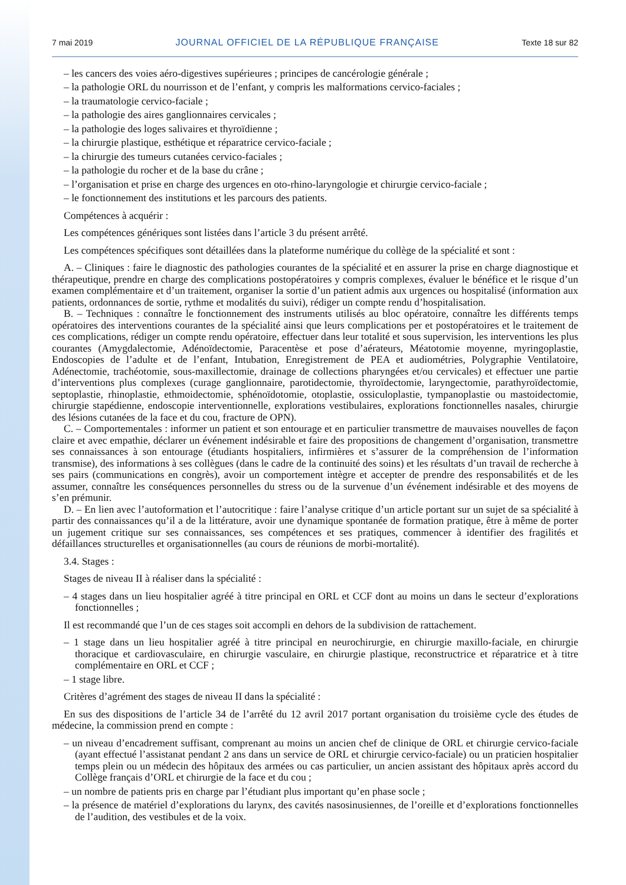7 mai 2019 JOURNAL OFFICIEL DE LA RÉPUBLIQUE FRANÇAISE Texte 18 sur 82
– les cancers des voies aéro-digestives supérieures ; principes de cancérologie générale ;
– la pathologie ORL du nourrisson et de l’enfant, y compris les malformations cervico-faciales ;
– la traumatologie cervico-faciale ;
– la pathologie des aires ganglionnaires cervicales ;
– la pathologie des loges salivaires et thyroïdienne ;
– la chirurgie plastique, esthétique et réparatrice cervico-faciale ;
– la chirurgie des tumeurs cutanées cervico-faciales ;
– la pathologie du rocher et de la base du crâne ;
– l’organisation et prise en charge des urgences en oto-rhino-laryngologie et chirurgie cervico-faciale ;
– le fonctionnement des institutions et les parcours des patients.
Compétences à acquérir :
Les compétences génériques sont listées dans l’article 3 du présent arrêté.
Les compétences spécifiques sont détaillées dans la plateforme numérique du collège de la spécialité et sont :
A. – Cliniques : faire le diagnostic des pathologies courantes de la spécialité et en assurer la prise en charge diagnostique et thérapeutique, prendre en charge des complications postopératoires y compris complexes, évaluer le bénéfice et le risque d’un examen complémentaire et d’un traitement, organiser la sortie d’un patient admis aux urgences ou hospitalisé (information aux patients, ordonnances de sortie, rythme et modalités du suivi), rédiger un compte rendu d’hospitalisation.
B. – Techniques : connaître le fonctionnement des instruments utilisés au bloc opératoire, connaître les différents temps opératoires des interventions courantes de la spécialité ainsi que leurs complications per et postopératoires et le traitement de ces complications, rédiger un compte rendu opératoire, effectuer dans leur totalité et sous supervision, les interventions les plus courantes (Amygdalectomie, Adénoïdectomie, Paracentèse et pose d’aérateurs, Méatotomie moyenne, myringoplastie, Endoscopies de l’adulte et de l’enfant, Intubation, Enregistrement de PEA et audiométries, Polygraphie Ventilatoire, Adénectomie, trachéotomie, sous-maxillectomie, drainage de collections pharyngées et/ou cervicales) et effectuer une partie d’interventions plus complexes (curage ganglionnaire, parotidectomie, thyroïdectomie, laryngectomie, parathyroïdectomie, septoplastie, rhinoplastie, ethmoidectomie, sphénoïdotomie, otoplastie, ossiculoplastie, tympanoplastie ou mastoidectomie, chirurgie stapédienne, endoscopie interventionnelle, explorations vestibulaires, explorations fonctionnelles nasales, chirurgie des lésions cutanées de la face et du cou, fracture de OPN).
C. – Comportementales : informer un patient et son entourage et en particulier transmettre de mauvaises nouvelles de façon claire et avec empathie, déclarer un événement indésirable et faire des propositions de changement d’organisation, transmettre ses connaissances à son entourage (étudiants hospitaliers, infirmières et s’assurer de la compréhension de l’information transmise), des informations à ses collègues (dans le cadre de la continuité des soins) et les résultats d’un travail de recherche à ses pairs (communications en congrès), avoir un comportement intègre et accepter de prendre des responsabilités et de les assumer, connaître les conséquences personnelles du stress ou de la survenue d’un événement indésirable et des moyens de s’en prémunir.
D. – En lien avec l’autoformation et l’autocritique : faire l’analyse critique d’un article portant sur un sujet de sa spécialité à partir des connaissances qu’il a de la littérature, avoir une dynamique spontanée de formation pratique, être à même de porter un jugement critique sur ses connaissances, ses compétences et ses pratiques, commencer à identifier des fragilités et défaillances structurelles et organisationnelles (au cours de réunions de morbi-mortalité).
3.4. Stages :
Stages de niveau II à réaliser dans la spécialité :
– 4 stages dans un lieu hospitalier agréé à titre principal en ORL et CCF dont au moins un dans le secteur d’explorations fonctionnelles ;
Il est recommandé que l’un de ces stages soit accompli en dehors de la subdivision de rattachement.
– 1 stage dans un lieu hospitalier agréé à titre principal en neurochirurgie, en chirurgie maxillo-faciale, en chirurgie thoracique et cardiovasculaire, en chirurgie vasculaire, en chirurgie plastique, reconstructrice et réparatrice et à titre complémentaire en ORL et CCF ;
– 1 stage libre.
Critères d’agrément des stages de niveau II dans la spécialité :
En sus des dispositions de l’article 34 de l’arrêté du 12 avril 2017 portant organisation du troisième cycle des études de médecine, la commission prend en compte :
– un niveau d’encadrement suffisant, comprenant au moins un ancien chef de clinique de ORL et chirurgie cervico-faciale (ayant effectué l’assistanat pendant 2 ans dans un service de ORL et chirurgie cervico-faciale) ou un praticien hospitalier temps plein ou un médecin des hôpitaux des armées ou cas particulier, un ancien assistant des hôpitaux après accord du Collège français d’ORL et chirurgie de la face et du cou ;
– un nombre de patients pris en charge par l’étudiant plus important qu’en phase socle ;
– la présence de matériel d’explorations du larynx, des cavités nasosinusiennes, de l’oreille et d’explorations fonctionnelles de l’audition, des vestibules et de la voix.